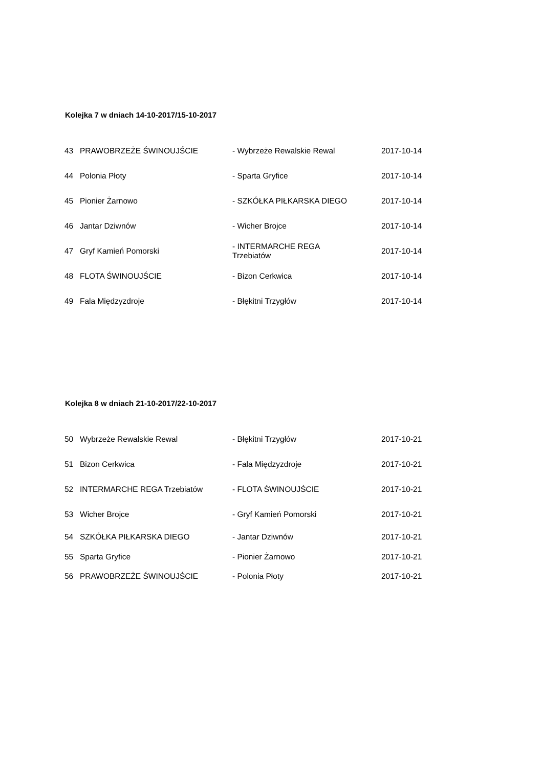Kolejka 7 w dniach 14-10-2017/15-10-2017
| 43 | PRAWOBRZEŻE ŚWINOUJŚCIE | - Wybrzeże Rewalskie Rewal | 2017-10-14 |
| 44 | Polonia Płoty | - Sparta Gryfice | 2017-10-14 |
| 45 | Pionier Żarnowo | - SZKÓŁKA PIŁKARSKA DIEGO | 2017-10-14 |
| 46 | Jantar Dziwnów | - Wicher Brojce | 2017-10-14 |
| 47 | Gryf Kamień Pomorski | - INTERMARCHE REGA Trzebiatów | 2017-10-14 |
| 48 | FLOTA ŚWINOUJŚCIE | - Bizon Cerkwica | 2017-10-14 |
| 49 | Fala Międzyzdroje | - Błękitni Trzygłów | 2017-10-14 |
Kolejka 8 w dniach 21-10-2017/22-10-2017
| 50 | Wybrzeże Rewalskie Rewal | - Błękitni Trzygłów | 2017-10-21 |
| 51 | Bizon Cerkwica | - Fala Międzyzdroje | 2017-10-21 |
| 52 | INTERMARCHE REGA Trzebiatów | - FLOTA ŚWINOUJŚCIE | 2017-10-21 |
| 53 | Wicher Brojce | - Gryf Kamień Pomorski | 2017-10-21 |
| 54 | SZKÓŁKA PIŁKARSKA DIEGO | - Jantar Dziwnów | 2017-10-21 |
| 55 | Sparta Gryfice | - Pionier Żarnowo | 2017-10-21 |
| 56 | PRAWOBRZEŻE ŚWINOUJŚCIE | - Polonia Płoty | 2017-10-21 |